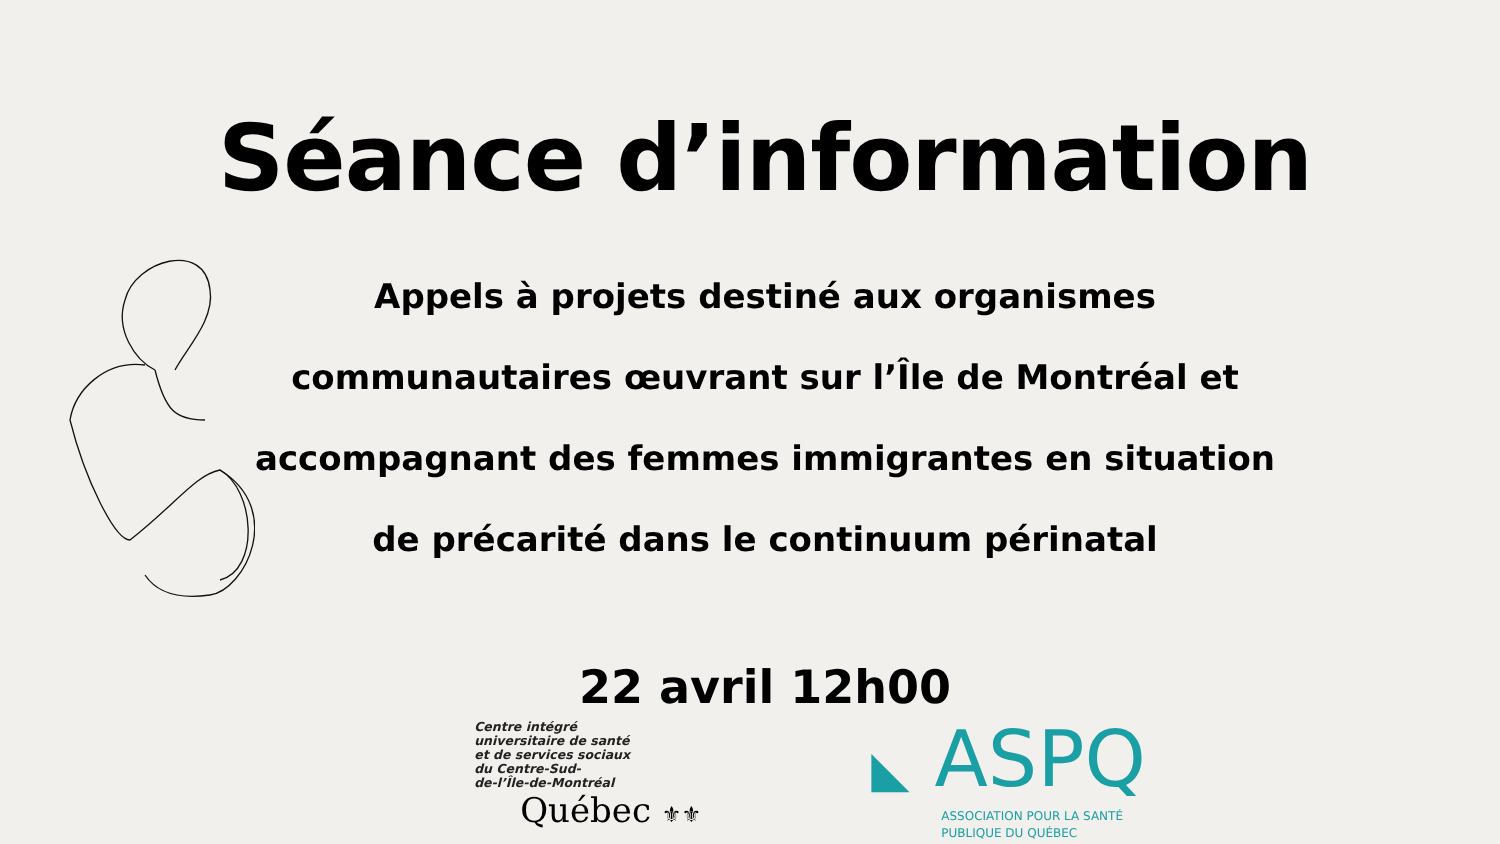Séance d’information
Appels à projets destiné aux organismes
communautaires œuvrant sur l’Île de Montréal et
accompagnant des femmes immigrantes en situation
de précarité dans le continuum périnatal
22 avril 12h00
Centre intégré
universitaire de santé
et de services sociaux
du Centre-Sud-
de-l’Île-de-Montréal
Québec ⚜⚜
◣ ASPQ
ASSOCIATION POUR LA SANTÉ
PUBLIQUE DU QUÉBEC